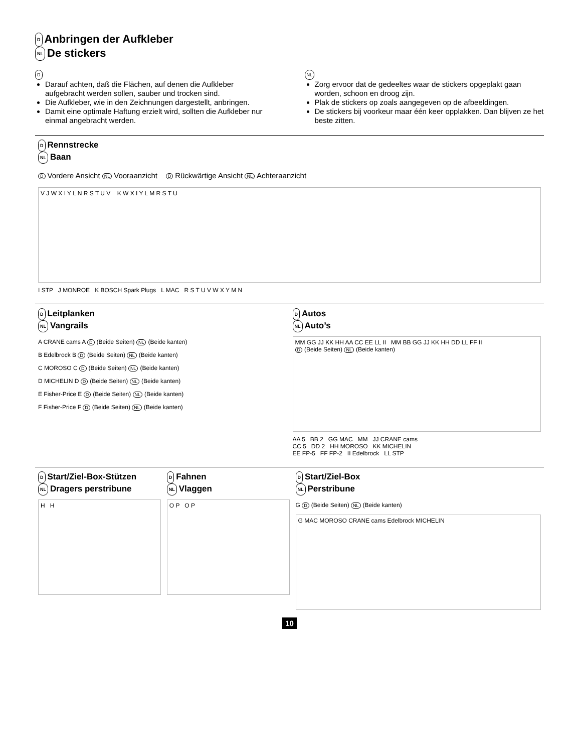D Anbringen der Aufkleber
NL De stickers
D
Darauf achten, daß die Flächen, auf denen die Aufkleber aufgebracht werden sollen, sauber und trocken sind.
Die Aufkleber, wie in den Zeichnungen dargestellt, anbringen.
Damit eine optimale Haftung erzielt wird, sollten die Aufkleber nur einmal angebracht werden.
NL
Zorg ervoor dat de gedeeltes waar de stickers opgeplakt gaan worden, schoon en droog zijn.
Plak de stickers op zoals aangegeven op de afbeeldingen.
De stickers bij voorkeur maar één keer opplakken. Dan blijven ze het beste zitten.
D Rennstrecke
NL Baan
D Vordere Ansicht NL Vooraanzicht D Rückwärtige Ansicht NL Achteraanzicht
V J W X I Y L N R S T U V K W X I Y L M R S T U
I STP J MONROE K BOSCH Spark Plugs L MAC R S T U V W X Y M N
D Leitplanken
NL Vangrails
A CRANE cams A D (Beide Seiten) NL (Beide kanten)
B Edelbrock B D (Beide Seiten) NL (Beide kanten)
C MOROSO C D (Beide Seiten) NL (Beide kanten)
D MICHELIN D D (Beide Seiten) NL (Beide kanten)
E Fisher-Price E D (Beide Seiten) NL (Beide kanten)
F Fisher-Price F D (Beide Seiten) NL (Beide kanten)
D Autos
NL Auto’s
MM GG JJ KK HH AA CC EE LL II MM BB GG JJ KK HH DD LL FF II
D (Beide Seiten) NL (Beide kanten)
AA 5 BB 2 GG MAC MM JJ CRANE cams
CC 5 DD 2 HH MOROSO KK MICHELIN
EE FP-5 FF FP-2 II Edelbrock LL STP
D Start/Ziel-Box-Stützen
NL Dragers perstribune
H H
D Fahnen
NL Vlaggen
O P O P
D Start/Ziel-Box
NL Perstribune
G D (Beide Seiten) NL (Beide kanten)
G MAC MOROSO CRANE cams Edelbrock MICHELIN
10